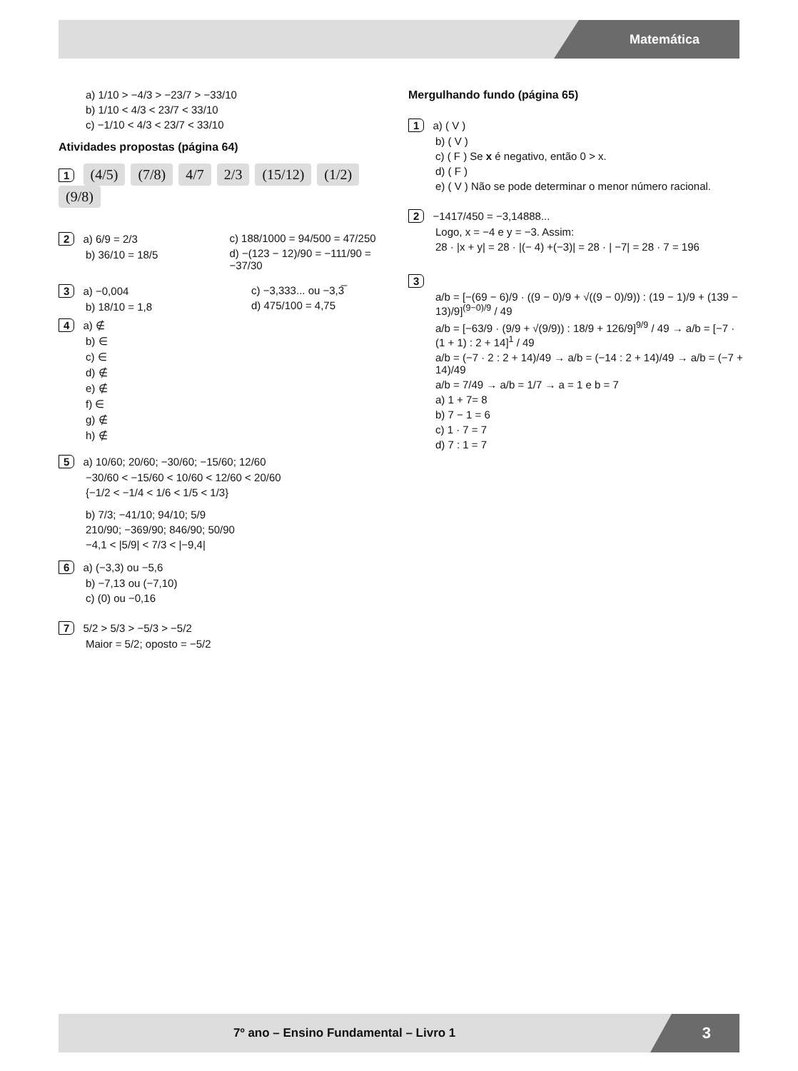Matemática
a) 1/10 > −4/3 > −23/7 > −33/10
b) 1/10 < 4/3 < 23/7 < 33/10
c) −1/10 < 4/3 < 23/7 < 33/10
Atividades propostas (página 64)
1 (4/5) (7/8) 4/7 2/3 (15/12) (1/2) (9/8)
2 a) 6/9 = 2/3
b) 36/10 = 18/5
c) 188/1000 = 94/500 = 47/250
d) −(123 − 12)/90 = −111/90 = −37/30
3 a) −0,004
b) 18/10 = 1,8
c) −3,333... ou −3,3̅
d) 475/100 = 4,75
4 a) ∉
b) ∈
c) ∈
d) ∉
e) ∉
f) ∈
g) ∉
h) ∉
5 a) 10/60; 20/60; −30/60; −15/60; 12/60
−30/60 < −15/60 < 10/60 < 12/60 < 20/60
{−1/2 < −1/4 < 1/6 < 1/5 < 1/3}
b) 7/3; −41/10; 94/10; 5/9
210/90; −369/90; 846/90; 50/90
−4,1 < |5/9| < 7/3 < |−9,4|
6 a) (−3,3) ou −5,6
b) −7,13 ou (−7,10)
c) (0) ou −0,16
7 5/2 > 5/3 > −5/3 > −5/2
Maior = 5/2; oposto = −5/2
Mergulhando fundo (página 65)
1 a) ( V )
b) ( V )
c) ( F ) Se x é negativo, então 0 > x.
d) ( F )
e) ( V ) Não se pode determinar o menor número racional.
2 −1417/450 = −3,14888...
Logo, x = −4 e y = −3. Assim:
28 · |x + y| = 28 · |(− 4) +(−3)| = 28 · | −7| = 28 · 7 = 196
3
a/b = [−(69 − 6)/9 · ((9 − 0)/9 + √((9 − 0)/9)) : (19 − 1)/9 + (139 − 13)/9]<sup>(9−0)/9</sup> / 49
a/b = [−63/9 · (9/9 + √(9/9)) : 18/9 + 126/9]<sup>9/9</sup> / 49 → a/b = [−7 · (1 + 1) : 2 + 14]<sup>1</sup> / 49
a/b = (−7 · 2 : 2 + 14)/49 → a/b = (−14 : 2 + 14)/49 → a/b = (−7 + 14)/49
a/b = 7/49 → a/b = 1/7 → a = 1 e b = 7
a) 1 + 7= 8
b) 7 − 1 = 6
c) 1 · 7 = 7
d) 7 : 1 = 7
7º ano – Ensino Fundamental – Livro 1
3